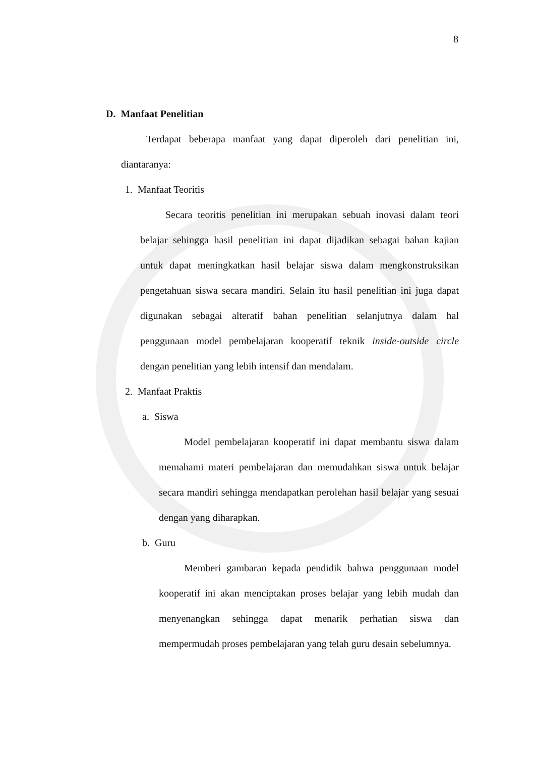8
D. Manfaat Penelitian
Terdapat beberapa manfaat yang dapat diperoleh dari penelitian ini, diantaranya:
1. Manfaat Teoritis
Secara teoritis penelitian ini merupakan sebuah inovasi dalam teori belajar sehingga hasil penelitian ini dapat dijadikan sebagai bahan kajian untuk dapat meningkatkan hasil belajar siswa dalam mengkonstruksikan pengetahuan siswa secara mandiri. Selain itu hasil penelitian ini juga dapat digunakan sebagai alteratif bahan penelitian selanjutnya dalam hal penggunaan model pembelajaran kooperatif teknik inside-outside circle dengan penelitian yang lebih intensif dan mendalam.
2. Manfaat Praktis
a. Siswa
Model pembelajaran kooperatif ini dapat membantu siswa dalam memahami materi pembelajaran dan memudahkan siswa untuk belajar secara mandiri sehingga mendapatkan perolehan hasil belajar yang sesuai dengan yang diharapkan.
b. Guru
Memberi gambaran kepada pendidik bahwa penggunaan model kooperatif ini akan menciptakan proses belajar yang lebih mudah dan menyenangkan sehingga dapat menarik perhatian siswa dan mempermudah proses pembelajaran yang telah guru desain sebelumnya.